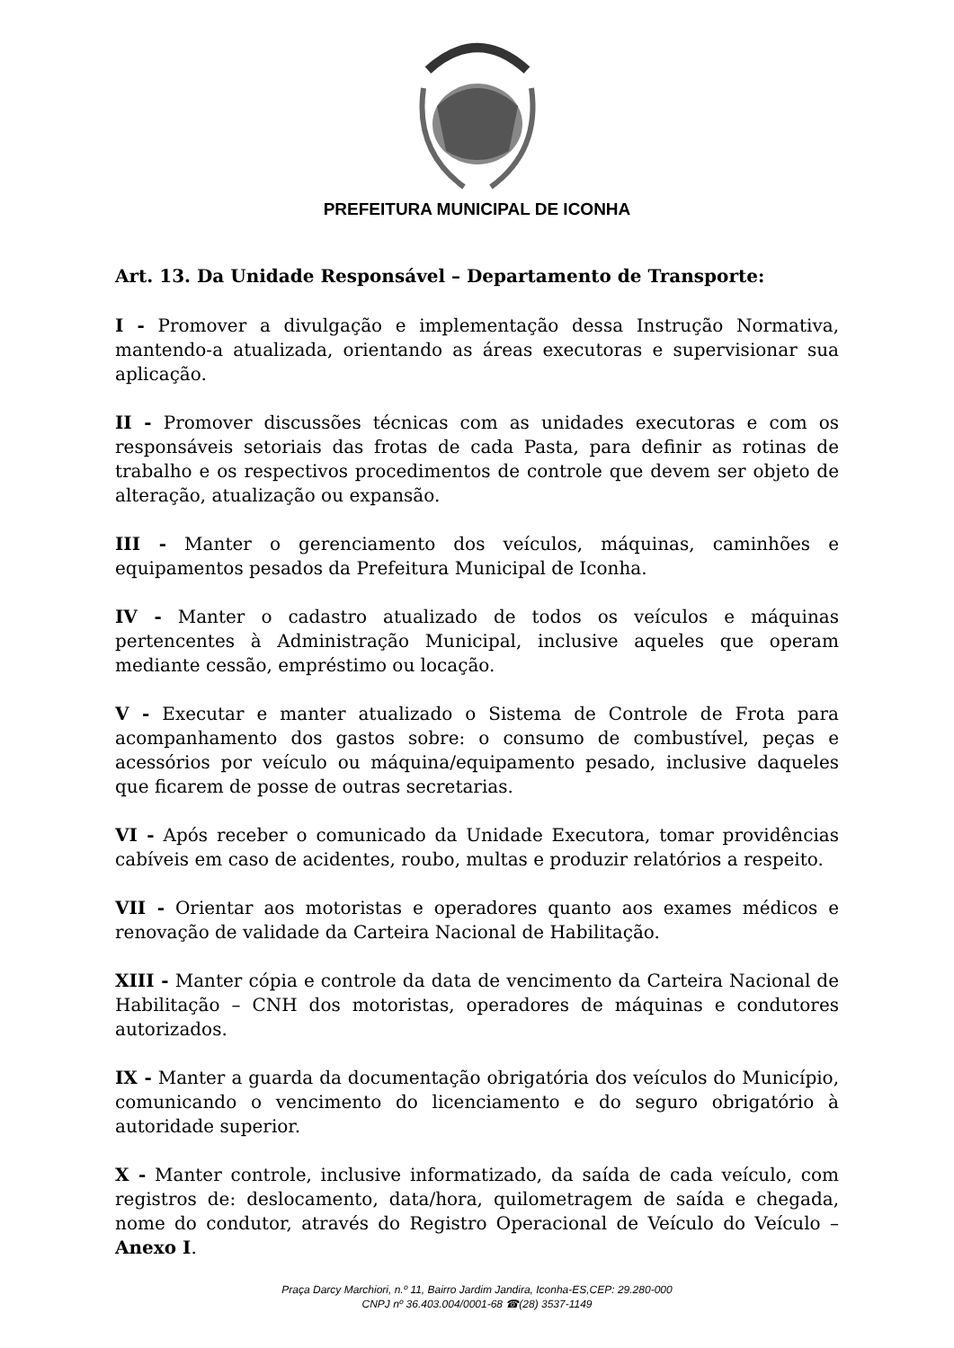PREFEITURA MUNICIPAL DE ICONHA
Art. 13. Da Unidade Responsável – Departamento de Transporte:
I - Promover a divulgação e implementação dessa Instrução Normativa, mantendo-a atualizada, orientando as áreas executoras e supervisionar sua aplicação.
II - Promover discussões técnicas com as unidades executoras e com os responsáveis setoriais das frotas de cada Pasta, para definir as rotinas de trabalho e os respectivos procedimentos de controle que devem ser objeto de alteração, atualização ou expansão.
III - Manter o gerenciamento dos veículos, máquinas, caminhões e equipamentos pesados da Prefeitura Municipal de Iconha.
IV - Manter o cadastro atualizado de todos os veículos e máquinas pertencentes à Administração Municipal, inclusive aqueles que operam mediante cessão, empréstimo ou locação.
V - Executar e manter atualizado o Sistema de Controle de Frota para acompanhamento dos gastos sobre: o consumo de combustível, peças e acessórios por veículo ou máquina/equipamento pesado, inclusive daqueles que ficarem de posse de outras secretarias.
VI - Após receber o comunicado da Unidade Executora, tomar providências cabíveis em caso de acidentes, roubo, multas e produzir relatórios a respeito.
VII - Orientar aos motoristas e operadores quanto aos exames médicos e renovação de validade da Carteira Nacional de Habilitação.
XIII - Manter cópia e controle da data de vencimento da Carteira Nacional de Habilitação – CNH dos motoristas, operadores de máquinas e condutores autorizados.
IX - Manter a guarda da documentação obrigatória dos veículos do Município, comunicando o vencimento do licenciamento e do seguro obrigatório à autoridade superior.
X - Manter controle, inclusive informatizado, da saída de cada veículo, com registros de: deslocamento, data/hora, quilometragem de saída e chegada, nome do condutor, através do Registro Operacional de Veículo do Veículo – Anexo I.
Praça Darcy Marchiori, n.º 11, Bairro Jardim Jandira, Iconha-ES,CEP: 29.280-000
CNPJ nº 36.403.004/0001-68 ☎(28) 3537-1149